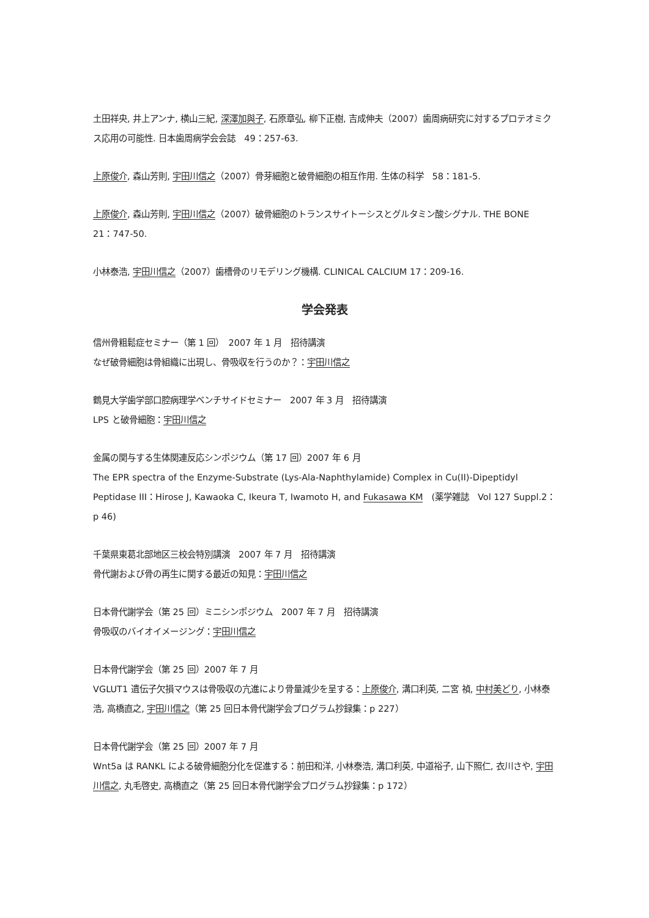土田祥央, 井上アンナ, 横山三紀, 深澤加與子, 石原章弘, 柳下正樹, 吉成伸夫（2007）歯周病研究に対するプロテオミクス応用の可能性. 日本歯周病学会会誌　49：257-63.
上原俊介, 森山芳則, 宇田川信之（2007）骨芽細胞と破骨細胞の相互作用. 生体の科学　58：181-5.
上原俊介, 森山芳則, 宇田川信之（2007）破骨細胞のトランスサイトーシスとグルタミン酸シグナル. THE BONE　21：747-50.
小林泰浩, 宇田川信之（2007）歯槽骨のリモデリング機構. CLINICAL CALCIUM 17：209-16.
学会発表
信州骨粗鬆症セミナー（第 1 回）　2007 年 1 月　招待講演
なぜ破骨細胞は骨組織に出現し、骨吸収を行うのか？：宇田川信之
鶴見大学歯学部口腔病理学ベンチサイドセミナー　2007 年 3 月　招待講演
LPS と破骨細胞：宇田川信之
金属の関与する生体関連反応シンポジウム（第 17 回）2007 年 6 月
The EPR spectra of the Enzyme-Substrate (Lys-Ala-Naphthylamide) Complex in Cu(II)-Dipeptidyl Peptidase III：Hirose J, Kawaoka C, Ikeura T, Iwamoto H, and Fukasawa KM　(薬学雑誌　Vol 127 Suppl.2：p 46)
千葉県東葛北部地区三校会特別講演　2007 年 7 月　招待講演
骨代謝および骨の再生に関する最近の知見：宇田川信之
日本骨代謝学会（第 25 回）ミニシンポジウム　2007 年 7 月　招待講演
骨吸収のバイオイメージング：宇田川信之
日本骨代謝学会（第 25 回）2007 年 7 月
VGLUT1 遺伝子欠損マウスは骨吸収の亢進により骨量減少を呈する：上原俊介, 溝口利英, 二宮 禎, 中村美どり, 小林泰浩, 高橋直之, 宇田川信之（第 25 回日本骨代謝学会プログラム抄録集：p 227）
日本骨代謝学会（第 25 回）2007 年 7 月
Wnt5a は RANKL による破骨細胞分化を促進する：前田和洋, 小林泰浩, 溝口利英, 中道裕子, 山下照仁, 衣川さや, 宇田川信之, 丸毛啓史, 高橋直之（第 25 回日本骨代謝学会プログラム抄録集：p 172）